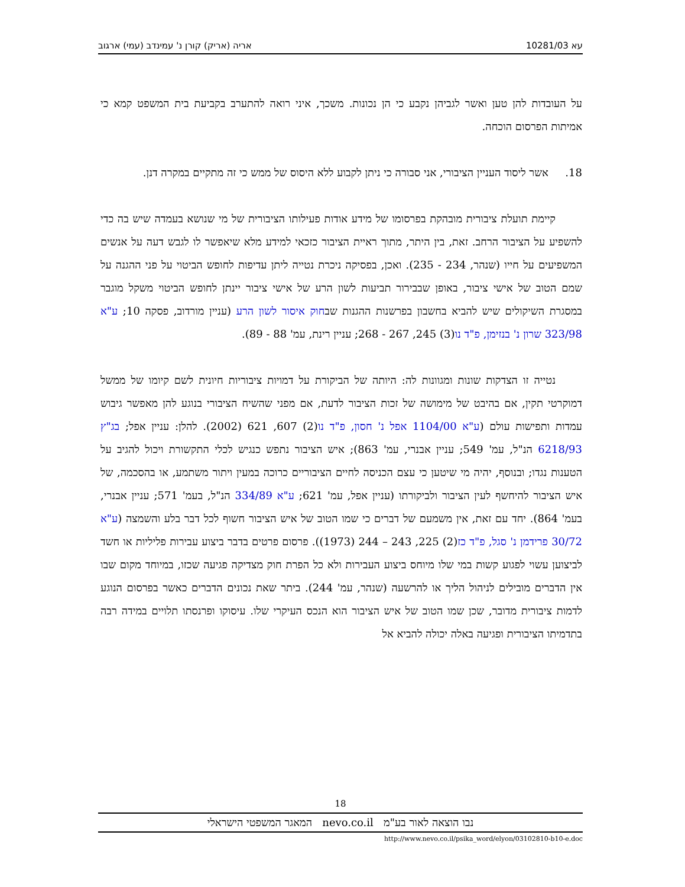עא 10281/03 אריה (אריק) קורן נ' עמינדב (עמי) ארגוב
על העובדות להן טען ואשר לגביהן נקבע כי הן נכונות. משכך, איני רואה להתערב בקביעת בית המשפט קמא כי אמיתות הפרסום הוכחה.
18. אשר ליסוד העניין הציבורי, אני סבורה כי ניתן לקבוע ללא היסוס של ממש כי זה מתקיים במקרה דנן.
קיימת תועלת ציבורית מובהקת בפרסומו של מידע אודות פעילותו הציבורית של מי שנושא בעמדה שיש בה כדי להשפיע על הציבור הרחב. זאת, בין היתר, מתוך ראיית הציבור כזכאי למידע מלא שיאפשר לו לגבש דעה על אנשים המשפיעים על חייו (שנהר, 234 - 235). ואכן, בפסיקה ניכרת נטייה ליתן עדיפות לחופש הביטוי על פני ההגנה על שמם הטוב של אישי ציבור, באופן שבבירור תביעות לשון הרע של אישי ציבור יינתן לחופש הביטוי משקל מוגבר במסגרת השיקולים שיש להביא בחשבון בפרשנות ההגנות שבחוק איסור לשון הרע (עניין מורדוב, פסקה 10; ע"א 323/98 שרון נ' בנזימן, פ"ד נו(3) 245, 267 - 268; עניין רינת, עמ' 88 - 89).
נטייה זו הצדקות שונות ומגוונות לה: היותה של הביקורת על דמויות ציבוריות חיונית לשם קיומו של ממשל דמוקרטי תקין, אם בהיבט של מימושה של זכות הציבור לדעת, אם מפני שהשיח הציבורי בנוגע להן מאפשר גיבוש עמדות ותפישות עולם (ע"א 1104/00 אפל נ' חסון, פ"ד נו(2) 607, 621 (2002). להלן: עניין אפל; בג"ץ 6218/93 הנ"ל, עמ' 549; עניין אבנרי, עמ' 863); איש הציבור נתפש כנגיש לכלי התקשורת ויכול להגיב על הטענות נגדו; ובנוסף, יהיה מי שיטען כי עצם הכניסה לחיים הציבוריים כרוכה במעין ויתור משתמע, או בהסכמה, של איש הציבור להיחשף לעין הציבור ולביקורתו (עניין אפל, עמ' 621; ע"א 334/89 הנ"ל, בעמ' 571; עניין אבנרי, בעמ' 864). יחד עם זאת, אין משמעם של דברים כי שמו הטוב של איש הציבור חשוף לכל דבר בלע והשמצה (ע"א 30/72 פרידמן נ' סגל, פ"ד כז(2) 225, 243 – 244 (1973)). פרסום פרטים בדבר ביצוע עבירות פליליות או חשד לביצוען עשוי לפגוע קשות במי שלו מיוחס ביצוע העבירות ולא כל הפרת חוק מצדיקה פגיעה שכזו, במיוחד מקום שבו אין הדברים מובילים לניהול הליך או להרשעה (שנהר, עמ' 244). ביתר שאת נכונים הדברים כאשר בפרסום הנוגע לדמות ציבורית מדובר, שכן שמו הטוב של איש הציבור הוא הנכס העיקרי שלו. עיסוקו ופרנסתו תלויים במידה רבה בתדמיתו הציבורית ופגיעה באלה יכולה להביא אל
18
נבו הוצאה לאור בע"מ nevo.co.il המאגר המשפטי הישראלי
http://www.nevo.co.il/psika_word/elyon/03102810-b10-e.doc